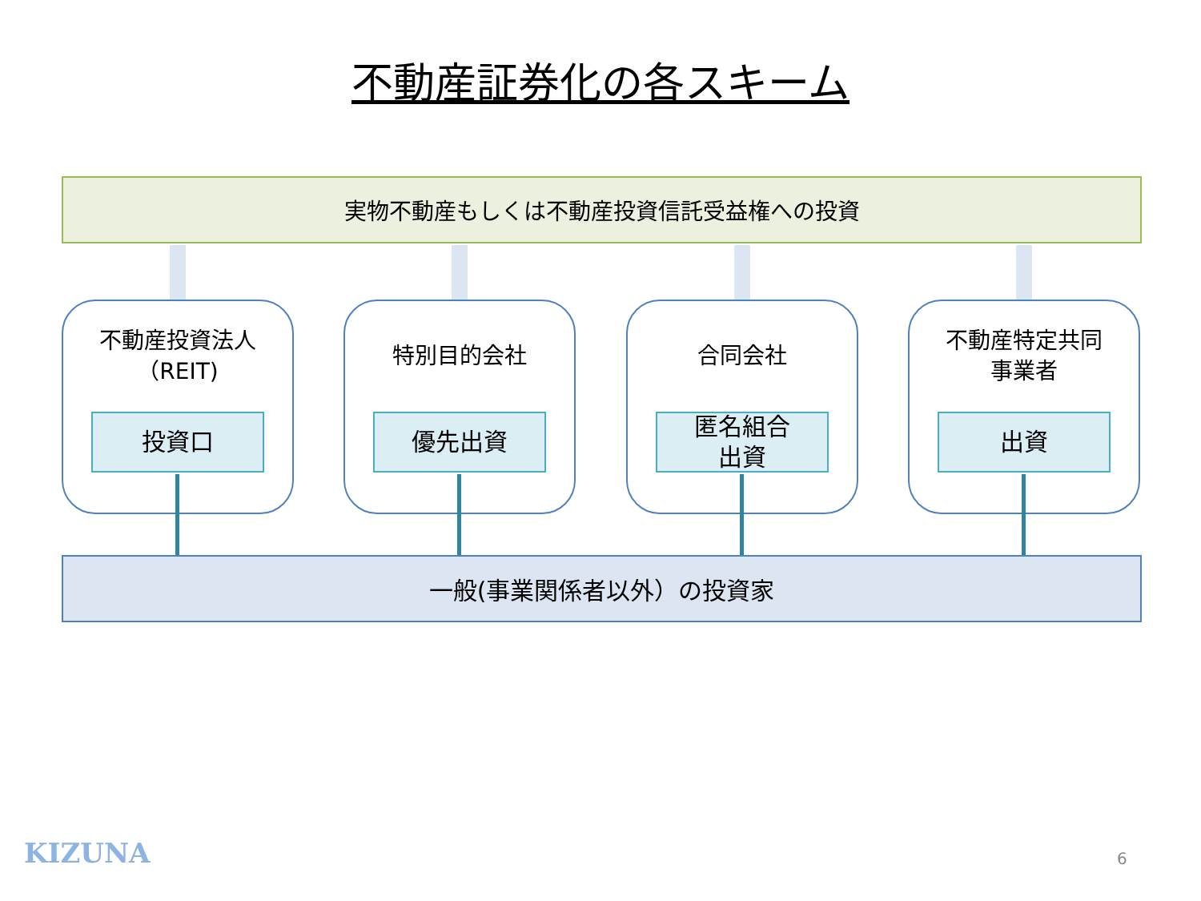不動産証券化の各スキーム
実物不動産もしくは不動産投資信託受益権への投資
不動産投資法人
（REIT)
投資口
特別目的会社
優先出資
合同会社
匿名組合
出資
不動産特定共同
事業者
出資
一般(事業関係者以外）の投資家
KIZUNA 6